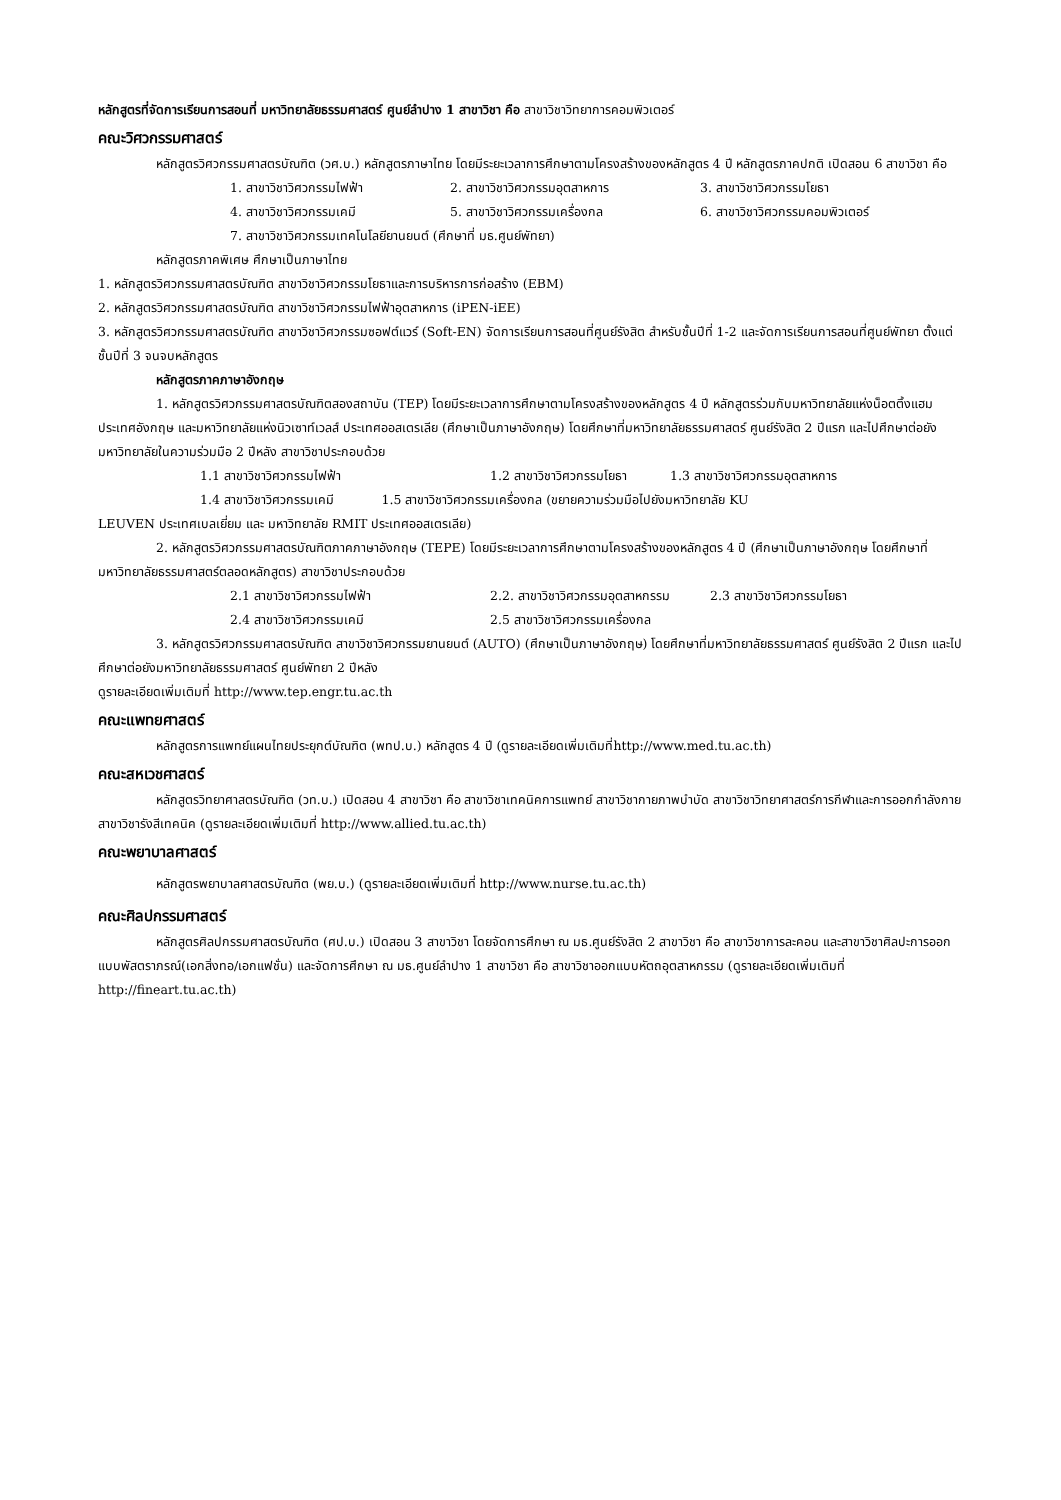หลักสูตรที่จัดการเรียนการสอนที่ มหาวิทยาลัยธรรมศาสตร์ ศูนย์ลำปาง 1 สาขาวิชา คือ สาขาวิชาวิทยาการคอมพิวเตอร์
คณะวิศวกรรมศาสตร์
หลักสูตรวิศวกรรมศาสตรบัณฑิต (วศ.บ.) หลักสูตรภาษาไทย โดยมีระยะเวลาการศึกษาตามโครงสร้างของหลักสูตร 4 ปี หลักสูตรภาคปกติ เปิดสอน 6 สาขาวิชา คือ
1. สาขาวิชาวิศวกรรมไฟฟ้า 2. สาขาวิชาวิศวกรรมอุตสาหการ 3. สาขาวิชาวิศวกรรมโยธา
4. สาขาวิชาวิศวกรรมเคมี 5. สาขาวิชาวิศวกรรมเครื่องกล 6. สาขาวิชาวิศวกรรมคอมพิวเตอร์
7. สาขาวิชาวิศวกรรมเทคโนโลยียานยนต์ (ศึกษาที่ มธ.ศูนย์พัทยา)
หลักสูตรภาคพิเศษ ศึกษาเป็นภาษาไทย
1. หลักสูตรวิศวกรรมศาสตรบัณฑิต สาขาวิชาวิศวกรรมโยธาและการบริหารการก่อสร้าง (EBM)
2. หลักสูตรวิศวกรรมศาสตรบัณฑิต สาขาวิชาวิศวกรรมไฟฟ้าอุตสาหการ (iPEN-iEE)
3. หลักสูตรวิศวกรรมศาสตรบัณฑิต สาขาวิชาวิศวกรรมซอฟต์แวร์ (Soft-EN) จัดการเรียนการสอนที่ศูนย์รังสิต สำหรับชั้นปีที่ 1-2 และจัดการเรียนการสอนที่ศูนย์พัทยา ตั้งแต่ชั้นปีที่ 3 จนจบหลักสูตร
หลักสูตรภาคภาษาอังกฤษ
1. หลักสูตรวิศวกรรมศาสตรบัณฑิตสองสถาบัน (TEP) โดยมีระยะเวลาการศึกษาตามโครงสร้างของหลักสูตร 4 ปี หลักสูตรร่วมกับมหาวิทยาลัยแห่งน็อตติ้งแฮม ประเทศอังกฤษ และมหาวิทยาลัยแห่งนิวเซาท์เวลส์ ประเทศออสเตรเลีย (ศึกษาเป็นภาษาอังกฤษ) โดยศึกษาที่มหาวิทยาลัยธรรมศาสตร์ ศูนย์รังสิต 2 ปีแรก และไปศึกษาต่อยังมหาวิทยาลัยในความร่วมมือ 2 ปีหลัง สาขาวิชาประกอบด้วย
1.1 สาขาวิชาวิศวกรรมไฟฟ้า 1.2 สาขาวิชาวิศวกรรมโยธา 1.3 สาขาวิชาวิศวกรรมอุตสาหการ
1.4 สาขาวิชาวิศวกรรมเคมี 1.5 สาขาวิชาวิศวกรรมเครื่องกล (ขยายความร่วมมือไปยังมหาวิทยาลัย KU
LEUVEN ประเทศเบลเยี่ยม และ มหาวิทยาลัย RMIT ประเทศออสเตรเลีย)
2. หลักสูตรวิศวกรรมศาสตรบัณฑิตภาคภาษาอังกฤษ (TEPE) โดยมีระยะเวลาการศึกษาตามโครงสร้างของหลักสูตร 4 ปี (ศึกษาเป็นภาษาอังกฤษ โดยศึกษาที่มหาวิทยาลัยธรรมศาสตร์ตลอดหลักสูตร) สาขาวิชาประกอบด้วย
2.1 สาขาวิชาวิศวกรรมไฟฟ้า 2.2. สาขาวิชาวิศวกรรมอุตสาหกรรม 2.3 สาขาวิชาวิศวกรรมโยธา
2.4 สาขาวิชาวิศวกรรมเคมี 2.5 สาขาวิชาวิศวกรรมเครื่องกล
3. หลักสูตรวิศวกรรมศาสตรบัณฑิต สาขาวิชาวิศวกรรมยานยนต์ (AUTO) (ศึกษาเป็นภาษาอังกฤษ) โดยศึกษาที่มหาวิทยาลัยธรรมศาสตร์ ศูนย์รังสิต 2 ปีแรก และไปศึกษาต่อยังมหาวิทยาลัยธรรมศาสตร์ ศูนย์พัทยา 2 ปีหลัง
ดูรายละเอียดเพิ่มเติมที่ http://www.tep.engr.tu.ac.th
คณะแพทยศาสตร์
หลักสูตรการแพทย์แผนไทยประยุกต์บัณฑิต (พทป.บ.) หลักสูตร 4 ปี (ดูรายละเอียดเพิ่มเติมที่http://www.med.tu.ac.th)
คณะสหเวชศาสตร์
หลักสูตรวิทยาศาสตรบัณฑิต (วท.บ.) เปิดสอน 4 สาขาวิชา คือ สาขาวิชาเทคนิคการแพทย์ สาขาวิชากายภาพบำบัด สาขาวิชาวิทยาศาสตร์การกีฬาและการออกกำลังกาย สาขาวิชารังสีเทคนิค (ดูรายละเอียดเพิ่มเติมที่ http://www.allied.tu.ac.th)
คณะพยาบาลศาสตร์
หลักสูตรพยาบาลศาสตรบัณฑิต (พย.บ.) (ดูรายละเอียดเพิ่มเติมที่ http://www.nurse.tu.ac.th)
คณะศิลปกรรมศาสตร์
หลักสูตรศิลปกรรมศาสตรบัณฑิต (ศป.บ.) เปิดสอน 3 สาขาวิชา โดยจัดการศึกษา ณ มธ.ศูนย์รังสิต 2 สาขาวิชา คือ สาขาวิชาการละคอน และสาขาวิชาศิลปะการออกแบบพัสตราภรณ์(เอกสิ่งทอ/เอกแฟชั่น) และจัดการศึกษา ณ มธ.ศูนย์ลำปาง 1 สาขาวิชา คือ สาขาวิชาออกแบบหัตถอุตสาหกรรม (ดูรายละเอียดเพิ่มเติมที่ http://fineart.tu.ac.th)